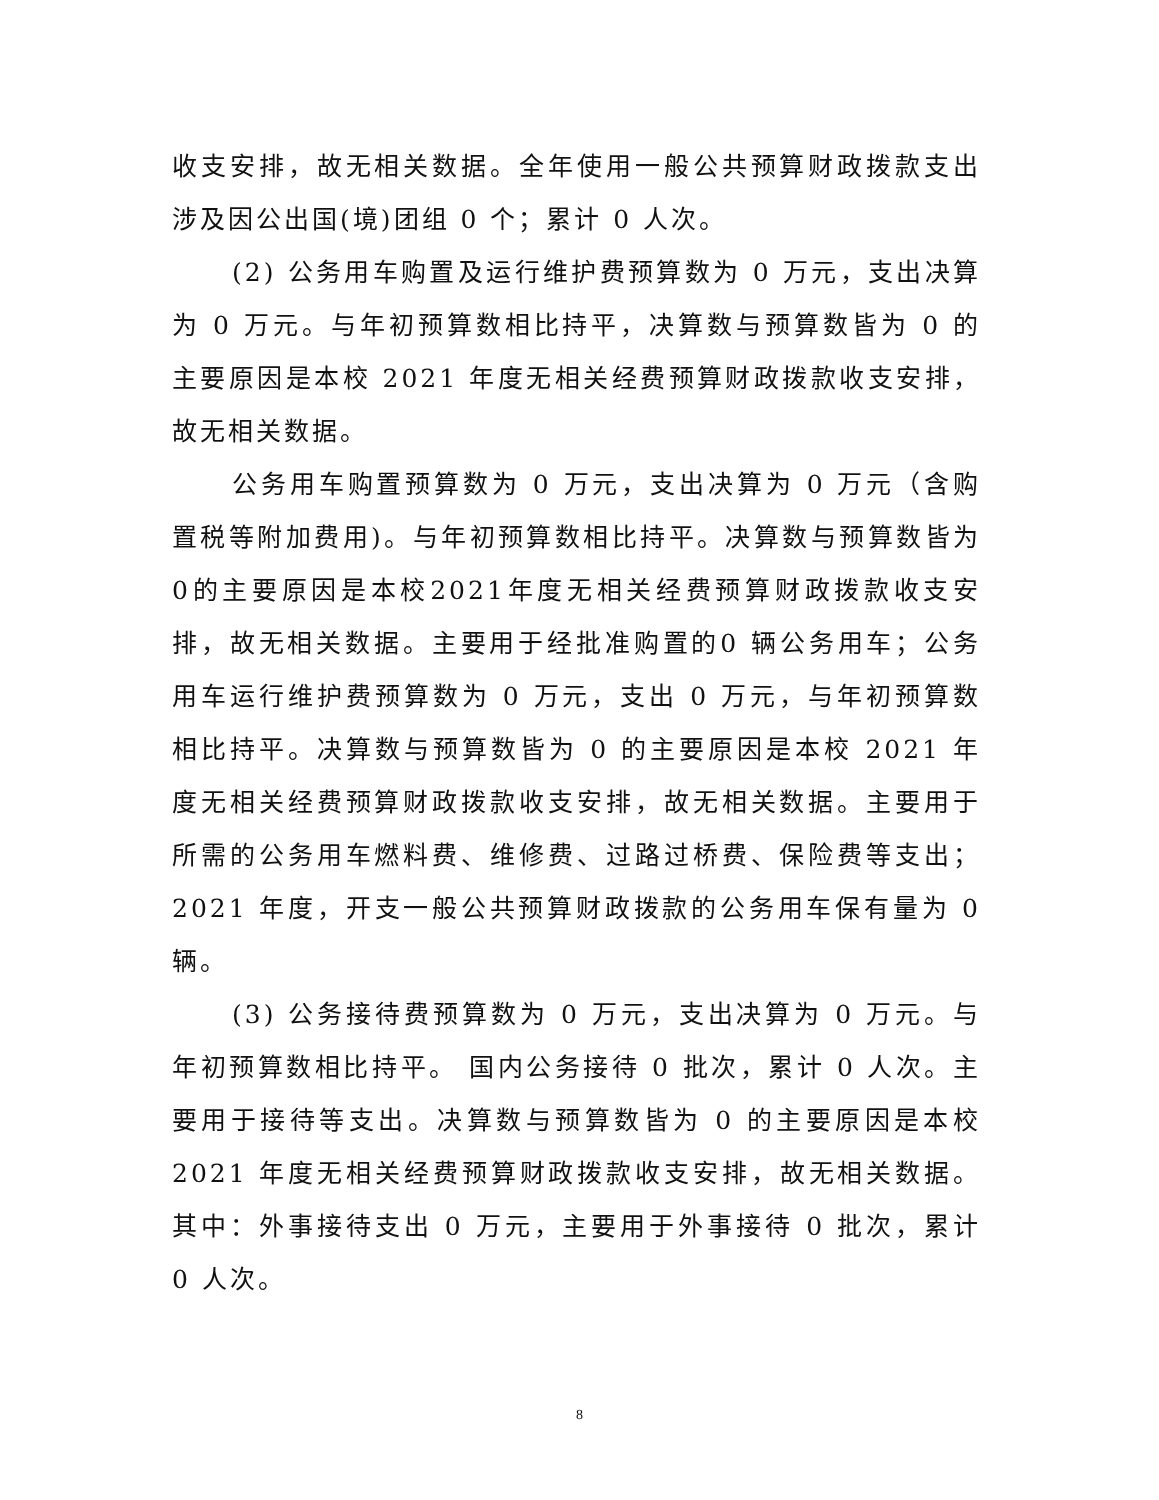收支安排，故无相关数据。全年使用一般公共预算财政拨款支出涉及因公出国(境)团组 0 个；累计 0 人次。
(2) 公务用车购置及运行维护费预算数为 0 万元，支出决算为 0 万元。与年初预算数相比持平，决算数与预算数皆为 0 的主要原因是本校 2021 年度无相关经费预算财政拨款收支安排，故无相关数据。
公务用车购置预算数为 0 万元，支出决算为 0 万元（含购置税等附加费用)。与年初预算数相比持平。决算数与预算数皆为0的主要原因是本校2021年度无相关经费预算财政拨款收支安排，故无相关数据。主要用于经批准购置的0 辆公务用车；公务用车运行维护费预算数为 0 万元，支出 0 万元，与年初预算数相比持平。决算数与预算数皆为 0 的主要原因是本校 2021 年度无相关经费预算财政拨款收支安排，故无相关数据。主要用于所需的公务用车燃料费、维修费、过路过桥费、保险费等支出；2021 年度，开支一般公共预算财政拨款的公务用车保有量为 0 辆。
(3) 公务接待费预算数为 0 万元，支出决算为 0 万元。与年初预算数相比持平。 国内公务接待 0 批次，累计 0 人次。主要用于接待等支出。决算数与预算数皆为 0 的主要原因是本校 2021 年度无相关经费预算财政拨款收支安排，故无相关数据。其中：外事接待支出 0 万元，主要用于外事接待 0 批次，累计 0 人次。
8